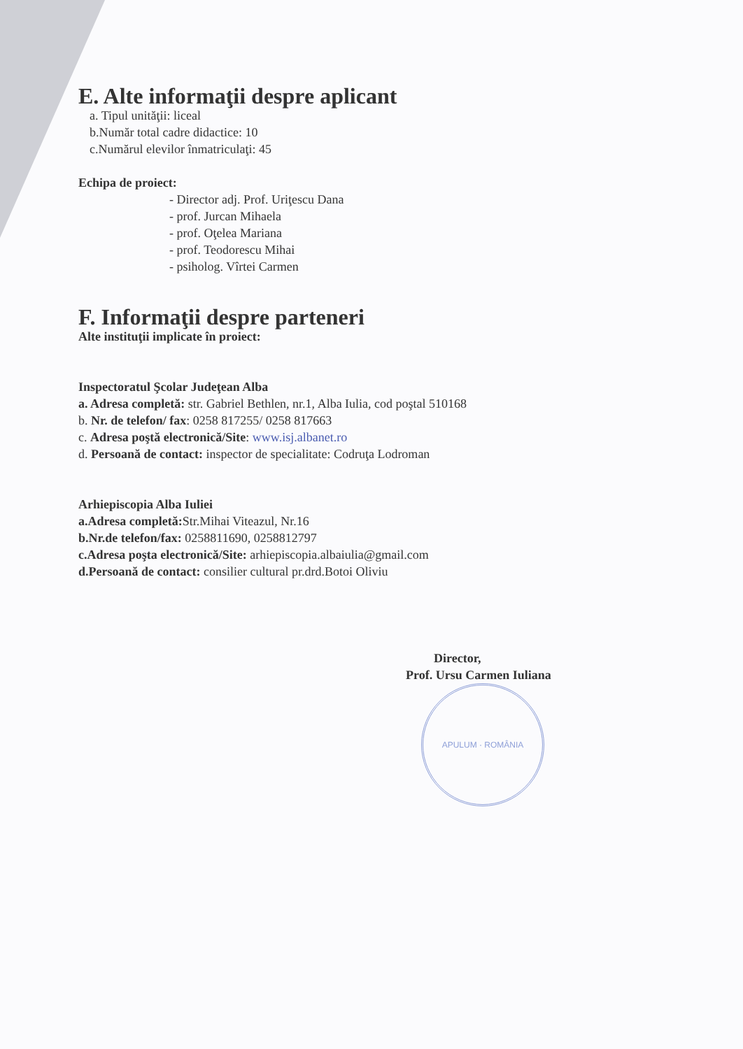E. Alte informaţii despre aplicant
a. Tipul unităţii: liceal
b.Număr total cadre didactice: 10
c.Numărul elevilor înmatriculaţi: 45
Echipa de proiect:
- Director adj. Prof. Uriţescu Dana
- prof. Jurcan Mihaela
- prof. Oţelea Mariana
- prof. Teodorescu Mihai
- psiholog. Vîrtei Carmen
F. Informaţii despre parteneri
Alte instituţii implicate în proiect:
Inspectoratul Şcolar Judeţean Alba
a. Adresa completă: str. Gabriel Bethlen, nr.1, Alba Iulia, cod poştal 510168
b. Nr. de telefon/ fax: 0258 817255/ 0258 817663
c. Adresa poştă electronică/Site: www.isj.albanet.ro
d. Persoană de contact: inspector de specialitate: Codruţa Lodroman
Arhiepiscopia Alba Iuliei
a.Adresa completă: Str.Mihai Viteazul, Nr.16
b.Nr.de telefon/fax: 0258811690, 0258812797
c.Adresa poşta electronică/Site: arhiepiscopia.albaiulia@gmail.com
d.Persoană de contact: consilier cultural pr.drd.Botoi Oliviu
Director,
Prof. Ursu Carmen Iuliana
APULUM · ROMÂNIA